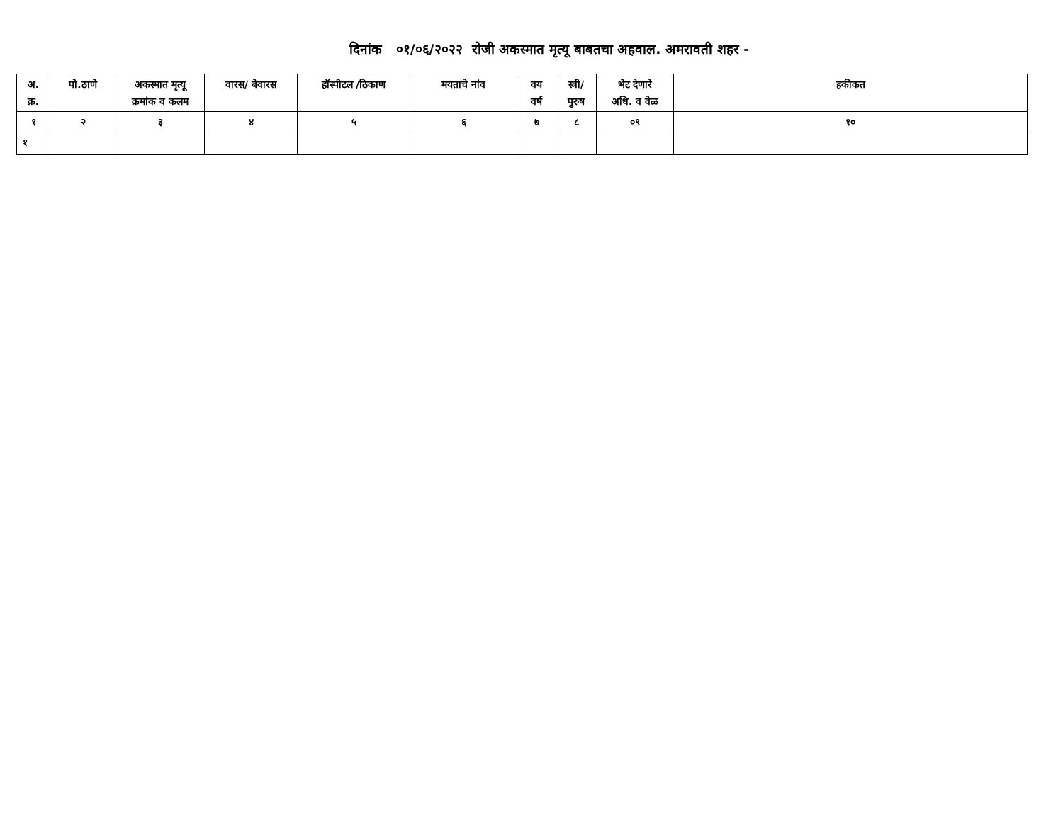दिनांक ०१/०६/२०२२ रोजी अकस्मात मृत्यू बाबतचा अहवाल. अमरावती शहर -
| अ. क्र. | पो.ठाणे | अकस्मात मृत्यू क्रमांक व कलम | वारस/ बेवारस | हॉस्पीटल /ठिकाण | मयताचे नांव | वय वर्ष | स्त्री/ पुरुष | भेट देणारे अधि. व वेळ | हकीकत |
| --- | --- | --- | --- | --- | --- | --- | --- | --- | --- |
| १ | २ | ३ | ४ | ५ | ६ | ७ | ८ | ०९ | १० |
| १ | | | | | | | | | |